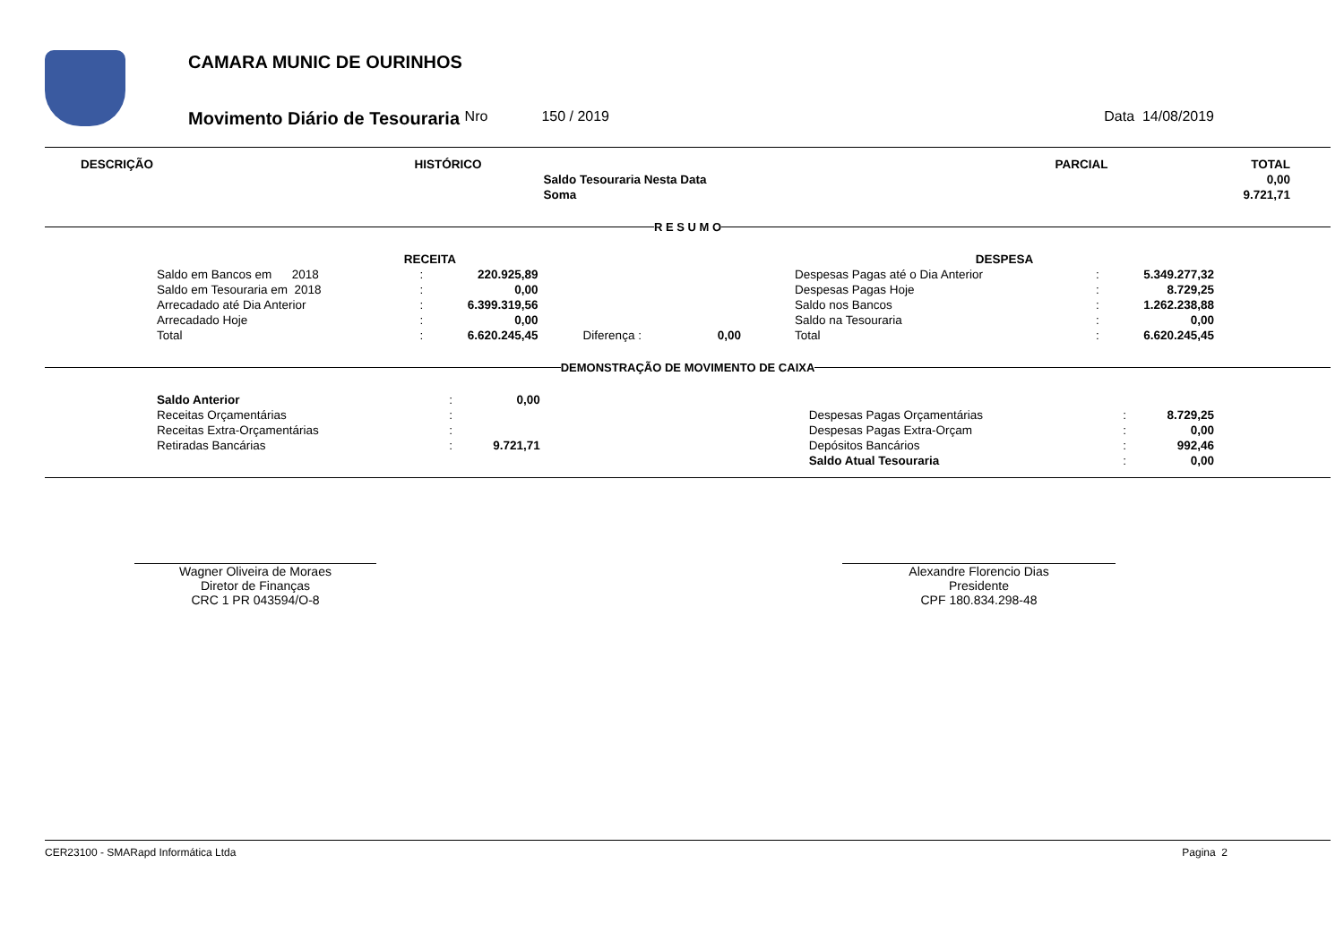CAMARA MUNIC DE OURINHOS
Movimento Diário de Tesouraria Nro 150 / 2019 Data 14/08/2019
| DESCRIÇÃO | HISTÓRICO | | PARCIAL | TOTAL |
| --- | --- | --- | --- | --- |
| | | Saldo Tesouraria Nesta Data | | 0,00 |
| | | Soma | | 9.721,71 |
R E S U M O
| RECEITA | | | | | | DESPESA | | |
| --- | --- | --- | --- | --- | --- | --- | --- | --- |
| Saldo em Bancos em 2018 | : | 220.925,89 | | | | Despesas Pagas até o Dia Anterior | : | 5.349.277,32 |
| Saldo em Tesouraria em 2018 | : | 0,00 | | | | Despesas Pagas Hoje | : | 8.729,25 |
| Arrecadado até Dia Anterior | : | 6.399.319,56 | | | | Saldo nos Bancos | : | 1.262.238,88 |
| Arrecadado Hoje | : | 0,00 | | | | Saldo na Tesouraria | : | 0,00 |
| Total | : | 6.620.245,45 | Diferença : | 0,00 | | Total | : | 6.620.245,45 |
DEMONSTRAÇÃO DE MOVIMENTO DE CAIXA
| Saldo Anterior | : | 0,00 | | | | |
| Receitas Orçamentárias | : | | | Despesas Pagas Orçamentárias | : | 8.729,25 |
| Receitas Extra-Orçamentárias | : | | | Despesas Pagas Extra-Orçam | : | 0,00 |
| Retiradas Bancárias | : | 9.721,71 | | Depósitos Bancários | : | 992,46 |
| | | | | Saldo Atual Tesouraria | : | 0,00 |
Wagner Oliveira de Moraes
Diretor de Finanças
CRC 1 PR 043594/O-8
Alexandre Florencio Dias
Presidente
CPF 180.834.298-48
CER23100 - SMARapd Informática Ltda Pagina 2